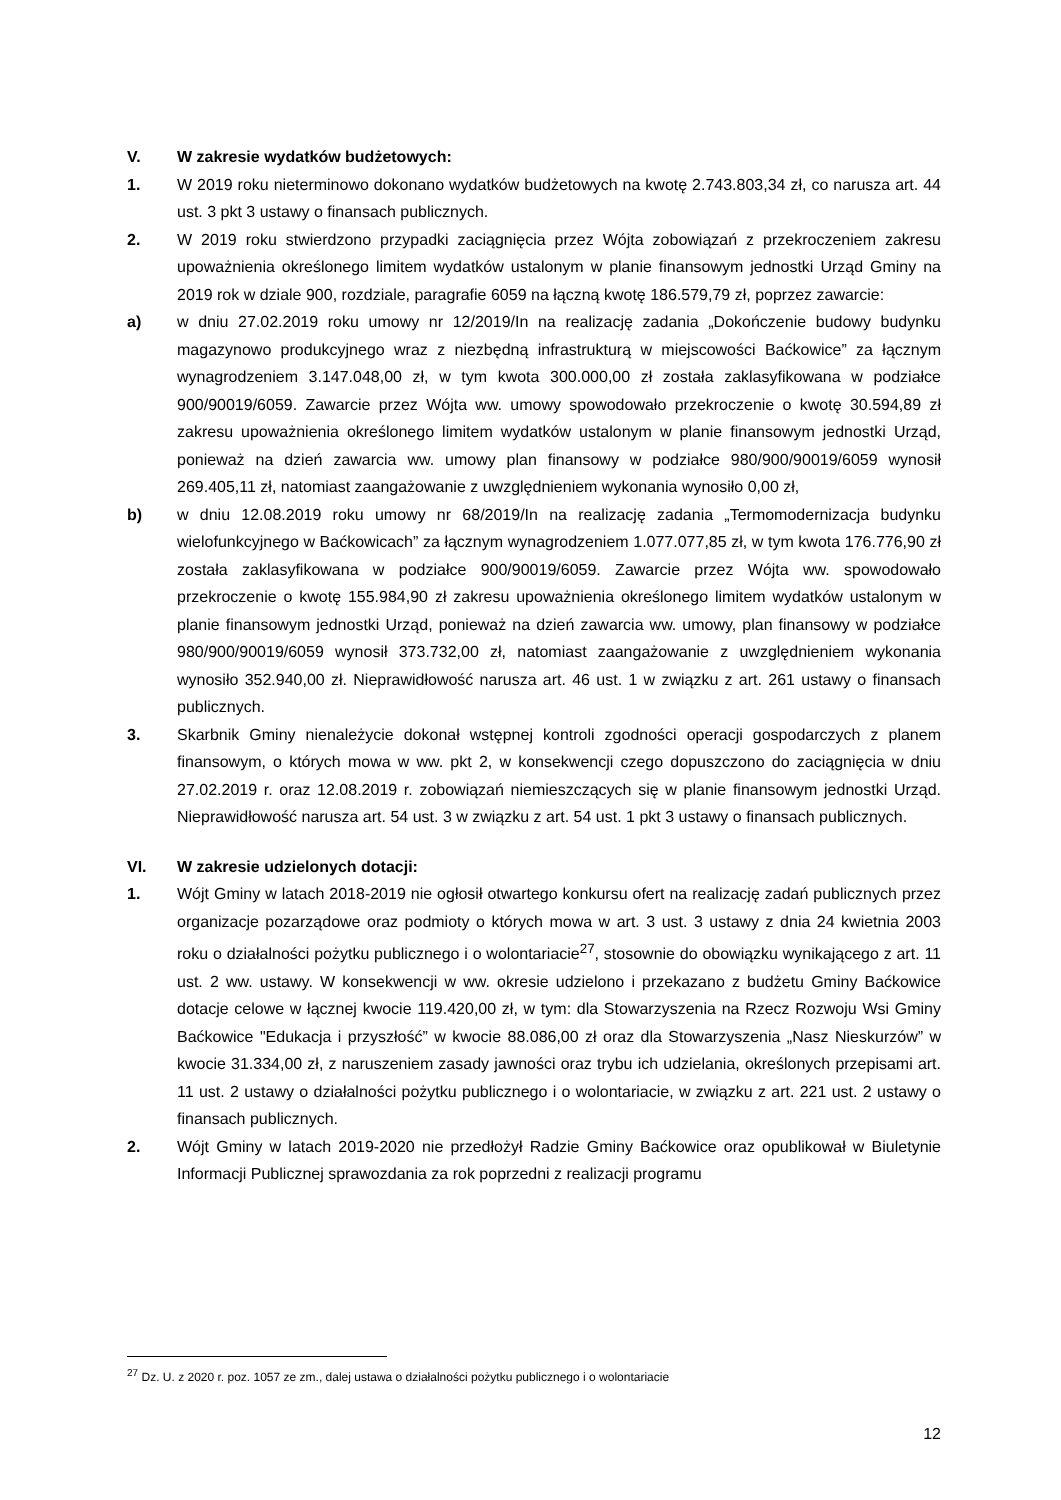V. W zakresie wydatków budżetowych:
1. W 2019 roku nieterminowo dokonano wydatków budżetowych na kwotę 2.743.803,34 zł, co narusza art. 44 ust. 3 pkt 3 ustawy o finansach publicznych.
2. W 2019 roku stwierdzono przypadki zaciągnięcia przez Wójta zobowiązań z przekroczeniem zakresu upoważnienia określonego limitem wydatków ustalonym w planie finansowym jednostki Urząd Gminy na 2019 rok w dziale 900, rozdziale, paragrafie 6059 na łączną kwotę 186.579,79 zł, poprzez zawarcie:
a) w dniu 27.02.2019 roku umowy nr 12/2019/In na realizację zadania „Dokończenie budowy budynku magazynowo produkcyjnego wraz z niezbędną infrastrukturą w miejscowości Baćkowice” za łącznym wynagrodzeniem 3.147.048,00 zł, w tym kwota 300.000,00 zł została zaklasyfikowana w podziałce 900/90019/6059. Zawarcie przez Wójta ww. umowy spowodowało przekroczenie o kwotę 30.594,89 zł zakresu upoważnienia określonego limitem wydatków ustalonym w planie finansowym jednostki Urząd, ponieważ na dzień zawarcia ww. umowy plan finansowy w podziałce 980/900/90019/6059 wynosił 269.405,11 zł, natomiast zaangażowanie z uwzględnieniem wykonania wynosiło 0,00 zł,
b) w dniu 12.08.2019 roku umowy nr 68/2019/In na realizację zadania „Termomodernizacja budynku wielofunkcyjnego w Baćkowicach” za łącznym wynagrodzeniem 1.077.077,85 zł, w tym kwota 176.776,90 zł została zaklasyfikowana w podziałce 900/90019/6059. Zawarcie przez Wójta ww. spowodowało przekroczenie o kwotę 155.984,90 zł zakresu upoważnienia określonego limitem wydatków ustalonym w planie finansowym jednostki Urząd, ponieważ na dzień zawarcia ww. umowy, plan finansowy w podziałce 980/900/90019/6059 wynosił 373.732,00 zł, natomiast zaangażowanie z uwzględnieniem wykonania wynosiło 352.940,00 zł. Nieprawidłowość narusza art. 46 ust. 1 w związku z art. 261 ustawy o finansach publicznych.
3. Skarbnik Gminy nienależycie dokonał wstępnej kontroli zgodności operacji gospodarczych z planem finansowym, o których mowa w ww. pkt 2, w konsekwencji czego dopuszczono do zaciągnięcia w dniu 27.02.2019 r. oraz 12.08.2019 r. zobowiązań niemieszczących się w planie finansowym jednostki Urząd. Nieprawidłowość narusza art. 54 ust. 3 w związku z art. 54 ust. 1 pkt 3 ustawy o finansach publicznych.
VI. W zakresie udzielonych dotacji:
1. Wójt Gminy w latach 2018-2019 nie ogłosił otwartego konkursu ofert na realizację zadań publicznych przez organizacje pozarządowe oraz podmioty o których mowa w art. 3 ust. 3 ustawy z dnia 24 kwietnia 2003 roku o działalności pożytku publicznego i o wolontariacie<sup>27</sup>, stosownie do obowiązku wynikającego z art. 11 ust. 2 ww. ustawy. W konsekwencji w ww. okresie udzielono i przekazano z budżetu Gminy Baćkowice dotacje celowe w łącznej kwocie 119.420,00 zł, w tym: dla Stowarzyszenia na Rzecz Rozwoju Wsi Gminy Baćkowice "Edukacja i przyszłość” w kwocie 88.086,00 zł oraz dla Stowarzyszenia „Nasz Nieskurzów” w kwocie 31.334,00 zł, z naruszeniem zasady jawności oraz trybu ich udzielania, określonych przepisami art. 11 ust. 2 ustawy o działalności pożytku publicznego i o wolontariacie, w związku z art. 221 ust. 2 ustawy o finansach publicznych.
2. Wójt Gminy w latach 2019-2020 nie przedłożył Radzie Gminy Baćkowice oraz opublikował w Biuletynie Informacji Publicznej sprawozdania za rok poprzedni z realizacji programu
<sup>27</sup> Dz. U. z 2020 r. poz. 1057 ze zm., dalej ustawa o działalności pożytku publicznego i o wolontariacie
12